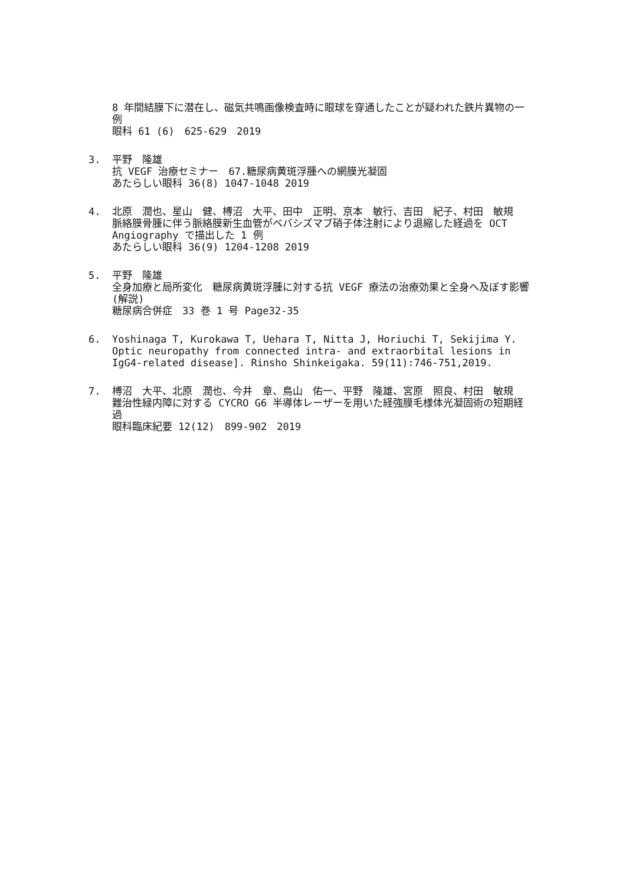8 年間結膜下に潜在し、磁気共鳴画像検査時に眼球を穿通したことが疑われた鉄片異物の一例
眼科 61 (6)　625-629　2019
3. 平野　隆雄
抗 VEGF 治療セミナー　67.糖尿病黄斑浮腫への網膜光凝固
あたらしい眼科 36(8) 1047-1048 2019
4. 北原　潤也、星山　健、榑沼　大平、田中　正明、京本　敏行、吉田　紀子、村田　敏規
脈絡膜骨腫に伴う脈絡膜新生血管がベバシズマブ硝子体注射により退縮した経過を OCT Angiography で描出した 1 例
あたらしい眼科 36(9) 1204-1208 2019
5. 平野　隆雄
全身加療と局所変化　糖尿病黄斑浮腫に対する抗 VEGF 療法の治療効果と全身へ及ぼす影響(解説)
糖尿病合併症　33 巻 1 号 Page32-35
6. Yoshinaga T, Kurokawa T, Uehara T, Nitta J, Horiuchi T, Sekijima Y. Optic neuropathy from connected intra- and extraorbital lesions in IgG4-related disease]. Rinsho Shinkeigaka. 59(11):746-751,2019.
7. 榑沼　大平、北原　潤也、今井　章、鳥山　佑一、平野　隆雄、宮原　照良、村田　敏規
難治性緑内障に対する CYCRO G6 半導体レーザーを用いた経強膜毛様体光凝固術の短期経過
眼科臨床紀要 12(12)　899-902　2019